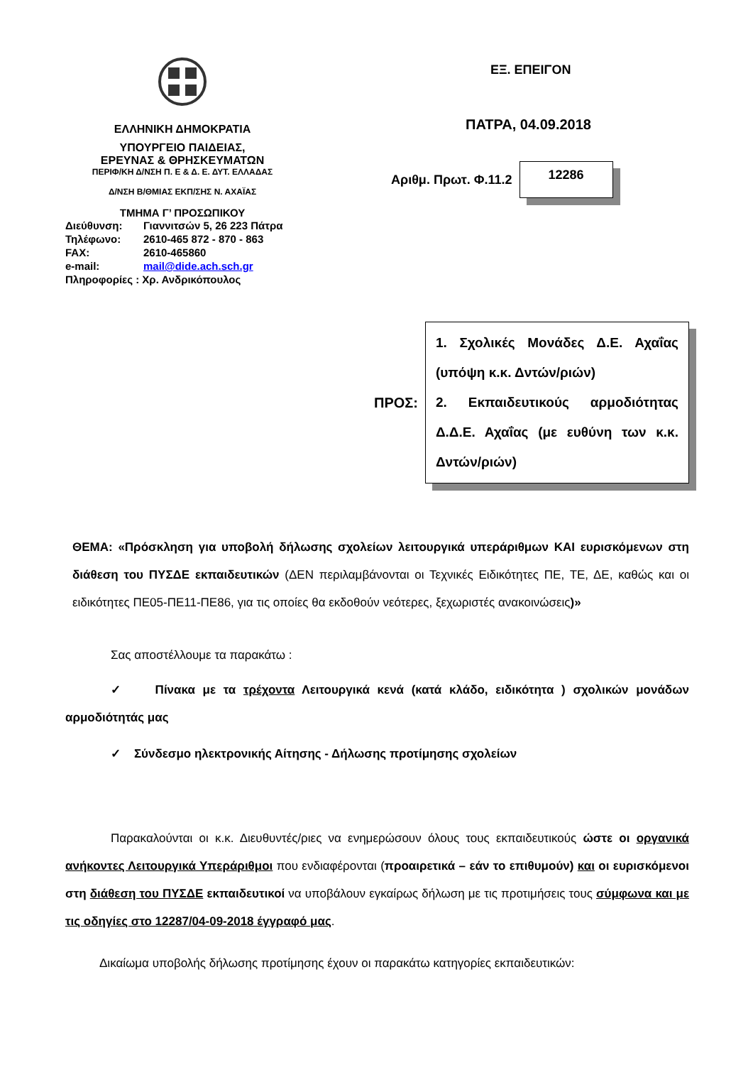ΕΛΛΗΝΙΚΗ ΔΗΜΟΚΡΑΤΙΑ
ΥΠΟΥΡΓΕΙΟ ΠΑΙΔΕΙΑΣ,
ΕΡΕΥΝΑΣ & ΘΡΗΣΚΕΥΜΑΤΩΝ
ΠΕΡΙΦ/ΚΗ Δ/ΝΣΗ Π. Ε & Δ. Ε. ΔΥΤ. ΕΛΛΑΔΑΣ
Δ/ΝΣΗ Β/ΘΜΙΑΣ ΕΚΠ/ΣΗΣ Ν. ΑΧΑΪΑΣ
ΤΜΗΜΑ Γ’ ΠΡΟΣΩΠΙΚΟΥ
| Διεύθυνση: | Γιαννιτσών 5, 26 223 Πάτρα |
| Τηλέφωνο: | 2610-465 872 - 870 - 863 |
| FAX: | 2610-465860 |
| e-mail: | mail@dide.ach.sch.gr |
| Πληροφορίες : Χρ. Ανδρικόπουλος | |
ΕΞ. ΕΠΕΙΓΟΝ
ΠΑΤΡΑ, 04.09.2018
Αριθμ. Πρωτ. Φ.11.2
12286
ΠΡΟΣ:
1. Σχολικές Μονάδες Δ.Ε. Αχαΐας (υπόψη κ.κ. Δντών/ριών)
2. Εκπαιδευτικούς αρμοδιότητας Δ.Δ.Ε. Αχαΐας (με ευθύνη των κ.κ. Δντών/ριών)
ΘΕΜΑ: «Πρόσκληση για υποβολή δήλωσης σχολείων λειτουργικά υπεράριθμων ΚΑΙ ευρισκόμενων στη διάθεση του ΠΥΣΔΕ εκπαιδευτικών (ΔΕΝ περιλαμβάνονται οι Τεχνικές Ειδικότητες ΠΕ, ΤΕ, ΔΕ, καθώς και οι ειδικότητες ΠΕ05-ΠΕ11-ΠΕ86, για τις οποίες θα εκδοθούν νεότερες, ξεχωριστές ανακοινώσεις)»
Σας αποστέλλουμε τα παρακάτω :
✓ Πίνακα με τα τρέχοντα Λειτουργικά κενά (κατά κλάδο, ειδικότητα ) σχολικών μονάδων αρμοδιότητάς μας
✓ Σύνδεσμο ηλεκτρονικής Αίτησης - Δήλωσης προτίμησης σχολείων
Παρακαλούνται οι κ.κ. Διευθυντές/ριες να ενημερώσουν όλους τους εκπαιδευτικούς ώστε οι οργανικά ανήκοντες Λειτουργικά Υπεράριθμοι που ενδιαφέρονται (προαιρετικά – εάν το επιθυμούν) και οι ευρισκόμενοι στη διάθεση του ΠΥΣΔΕ εκπαιδευτικοί να υποβάλουν εγκαίρως δήλωση με τις προτιμήσεις τους σύμφωνα και με τις οδηγίες στο 12287/04-09-2018 έγγραφό μας.
Δικαίωμα υποβολής δήλωσης προτίμησης έχουν οι παρακάτω κατηγορίες εκπαιδευτικών: